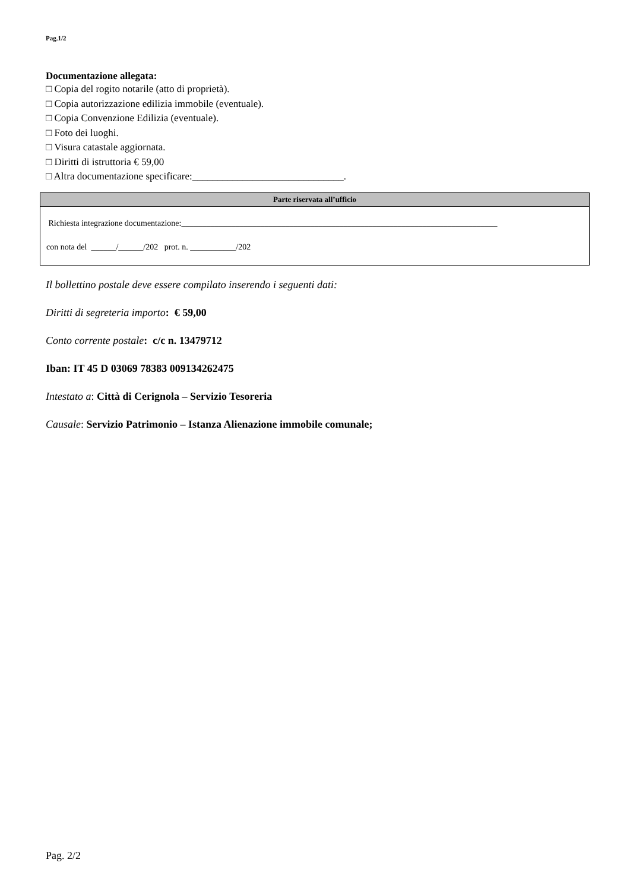Pag.1/2
Documentazione allegata:
□ Copia del rogito notarile (atto di proprietà).
□ Copia autorizzazione edilizia immobile (eventuale).
□ Copia Convenzione Edilizia (eventuale).
□ Foto dei luoghi.
□ Visura catastale aggiornata.
□ Diritti di istruttoria € 59,00
□ Altra documentazione specificare:______________________________.
Parte riservata all’ufficio
Richiesta integrazione documentazione:____________________________________________________________________________
con nota del ______/______/202 prot. n. ___________/202
Il bollettino postale deve essere compilato inserendo i seguenti dati:
Diritti di segreteria importo: € 59,00
Conto corrente postale: c/c n. 13479712
Iban: IT 45 D 03069 78383 009134262475
Intestato a: Città di Cerignola – Servizio Tesoreria
Causale: Servizio Patrimonio – Istanza Alienazione immobile comunale;
Pag. 2/2